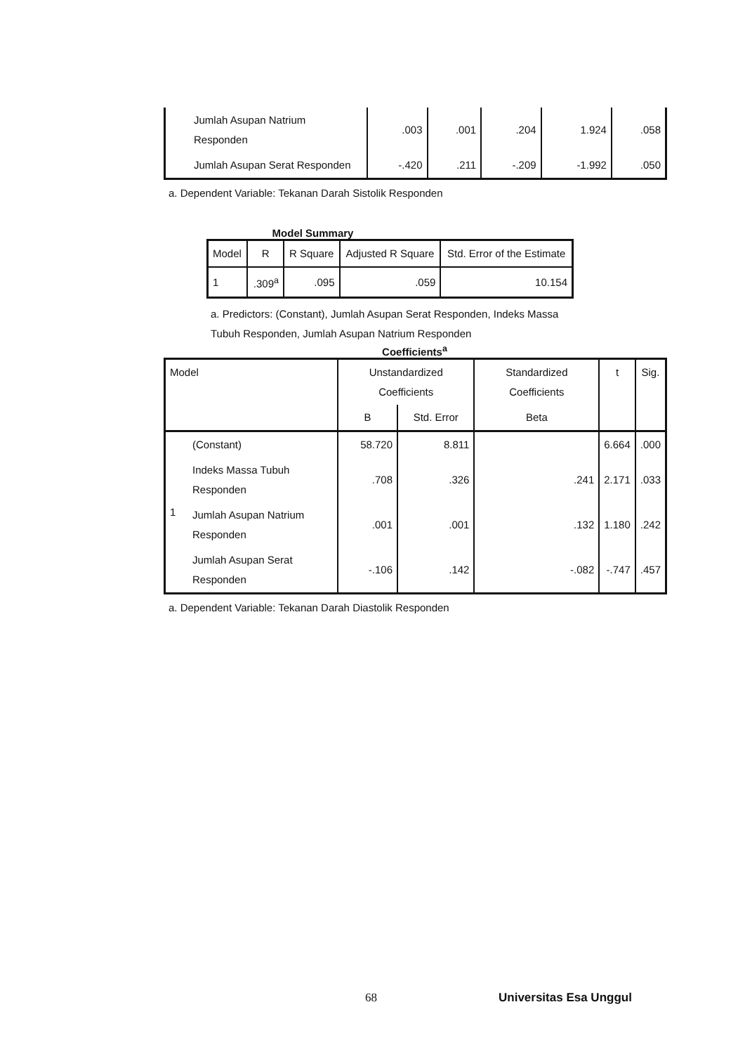| Jumlah Asupan Natrium Responden | .003 | .001 | .204 | 1.924 | .058 |
| Jumlah Asupan Serat Responden | -.420 | .211 | -.209 | -1.992 | .050 |
a. Dependent Variable: Tekanan Darah Sistolik Responden
Model Summary
| Model | R | R Square | Adjusted R Square | Std. Error of the Estimate |
| --- | --- | --- | --- | --- |
| 1 | .309<sup>a</sup> | .095 | .059 | 10.154 |
a. Predictors: (Constant), Jumlah Asupan Serat Responden, Indeks Massa Tubuh Responden, Jumlah Asupan Natrium Responden
Coefficients<sup>a</sup>
| Model | | Unstandardized Coefficients | | Standardized Coefficients | t | Sig. |
| --- | --- | --- | --- | --- | --- | --- |
| | | B | Std. Error | Beta | | |
| 1 | (Constant) | 58.720 | 8.811 | | 6.664 | .000 |
| | Indeks Massa Tubuh Responden | .708 | .326 | .241 | 2.171 | .033 |
| | Jumlah Asupan Natrium Responden | .001 | .001 | .132 | 1.180 | .242 |
| | Jumlah Asupan Serat Responden | -.106 | .142 | -.082 | -.747 | .457 |
a. Dependent Variable: Tekanan Darah Diastolik Responden
68 Universitas Esa Unggul